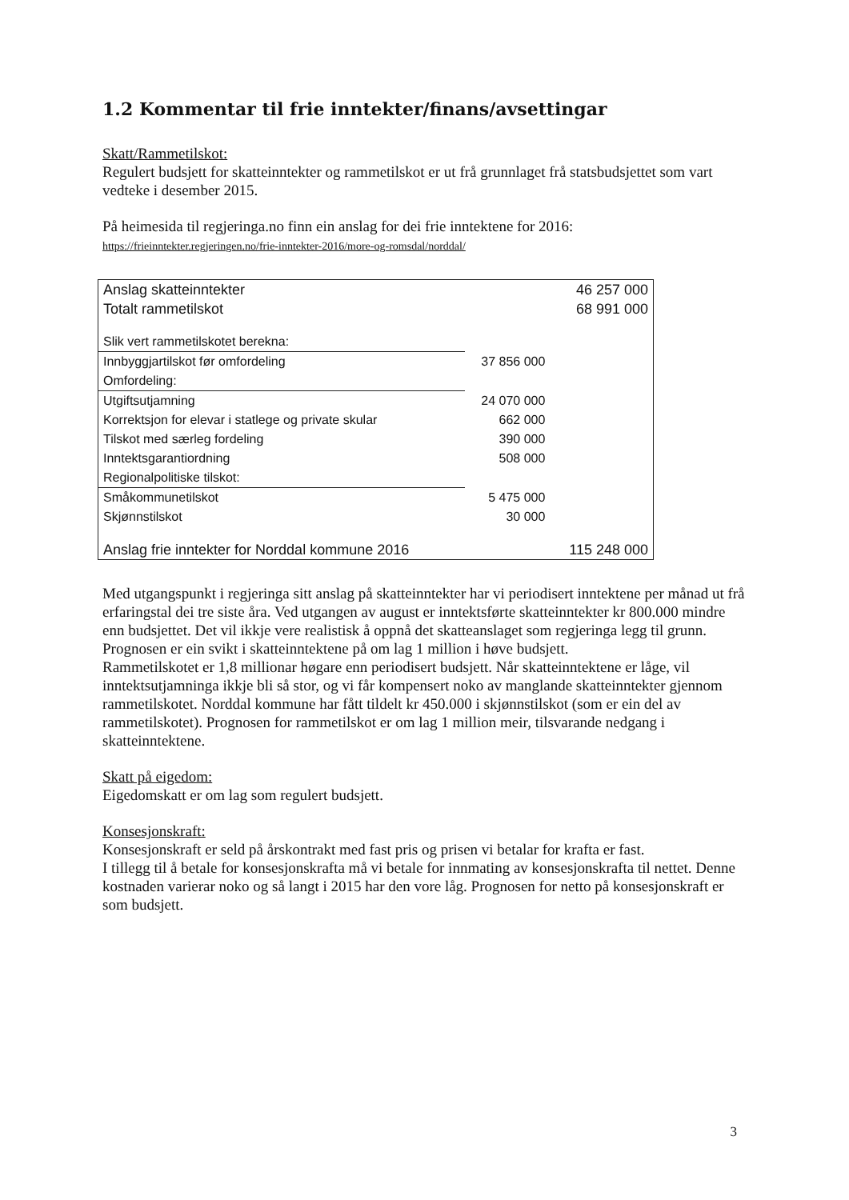1.2 Kommentar til frie inntekter/finans/avsettingar
Skatt/Rammetilskot:
Regulert budsjett for skatteinntekter og rammetilskot er ut frå grunnlaget frå statsbudsjettet som vart vedteke i desember 2015.
På heimesida til regjeringa.no finn ein anslag for dei frie inntektene for 2016:
https://frieinntekter.regjeringen.no/frie-inntekter-2016/more-og-romsdal/norddal/
| Anslag skatteinntekter | | 46 257 000 |
| Totalt rammetilskot | | 68 991 000 |
| Slik vert rammetilskotet berekna: | | |
| Innbyggjartilskot før omfordeling | 37 856 000 | |
| Omfordeling: | | |
| Utgiftsutjamning | 24 070 000 | |
| Korrektsjon for elevar i statlege og private skular | 662 000 | |
| Tilskot med særleg fordeling | 390 000 | |
| Inntektsgarantiordning | 508 000 | |
| Regionalpolitiske tilskot: | | |
| Småkommunetilskot | 5 475 000 | |
| Skjønnstilskot | 30 000 | |
| Anslag frie inntekter for Norddal kommune 2016 | | 115 248 000 |
Med utgangspunkt i regjeringa sitt anslag på skatteinntekter har vi periodisert inntektene per månad ut frå erfaringstal dei tre siste åra. Ved utgangen av august er inntektsførte skatteinntekter kr 800.000 mindre enn budsjettet. Det vil ikkje vere realistisk å oppnå det skatteanslaget som regjeringa legg til grunn. Prognosen er ein svikt i skatteinntektene på om lag 1 million i høve budsjett.
Rammetilskotet er 1,8 millionar høgare enn periodisert budsjett. Når skatteinntektene er låge, vil inntektsutjamninga ikkje bli så stor, og vi får kompensert noko av manglande skatteinntekter gjennom rammetilskotet. Norddal kommune har fått tildelt kr 450.000 i skjønnstilskot (som er ein del av rammetilskotet). Prognosen for rammetilskot er om lag 1 million meir, tilsvarande nedgang i skatteinntektene.
Skatt på eigedom:
Eigedomskatt er om lag som regulert budsjett.
Konsesjonskraft:
Konsesjonskraft er seld på årskontrakt med fast pris og prisen vi betalar for krafta er fast.
I tillegg til å betale for konsesjonskrafta må vi betale for innmating av konsesjonskrafta til nettet. Denne kostnaden varierar noko og så langt i 2015 har den vore låg. Prognosen for netto på konsesjonskraft er som budsjett.
3